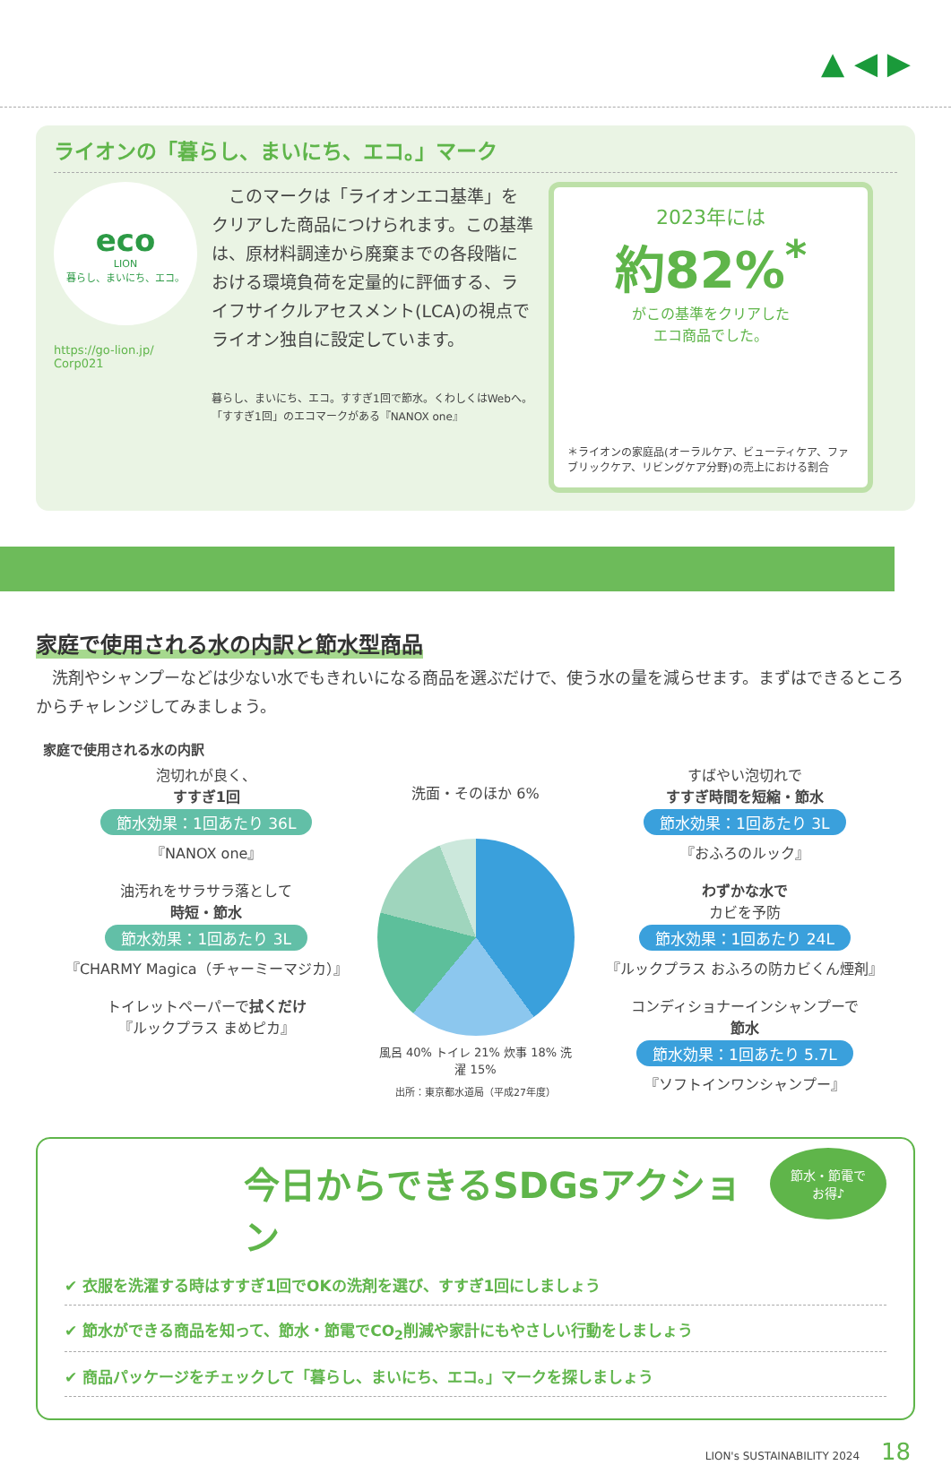▲ ◀ ▶
ライオンの「暮らし、まいにち、エコ。」マーク
eco
LION
暮らし、まいにち、エコ。
https://go-lion.jp/
Corp021
　このマークは「ライオンエコ基準」をクリアした商品につけられます。この基準は、原材料調達から廃棄までの各段階における環境負荷を定量的に評価する、ライフサイクルアセスメント(LCA)の視点でライオン独自に設定しています。
暮らし、まいにち、エコ。すすぎ1回で節水。くわしくはWebへ。
「すすぎ1回」のエコマークがある『NANOX one』
2023年には
約82%<sup>*</sup>
がこの基準をクリアした
エコ商品でした。
＊ライオンの家庭品(オーラルケア、ビューティケア、ファブリックケア、リビングケア分野)の売上における割合
家庭で使用される水の内訳と節水型商品
　洗剤やシャンプーなどは少ない水でもきれいになる商品を選ぶだけで、使う水の量を減らせます。まずはできるところからチャレンジしてみましょう。
家庭で使用される水の内訳
泡切れが良く、
すすぎ1回
節水効果：1回あたり 36L
『NANOX one』
油汚れをサラサラ落として
時短・節水
節水効果：1回あたり 3L
『CHARMY Magica（チャーミーマジカ）』
トイレットペーパーで拭くだけ
『ルックプラス まめピカ』
洗面・そのほか 6%
風呂 40% トイレ 21% 炊事 18% 洗濯 15%
出所：東京都水道局（平成27年度）
すばやい泡切れで
すすぎ時間を短縮・節水
節水効果：1回あたり 3L
『おふろのルック』
わずかな水で
カビを予防
節水効果：1回あたり 24L
『ルックプラス おふろの防カビくん煙剤』
コンディショナーインシャンプーで
節水
節水効果：1回あたり 5.7L
『ソフトインワンシャンプー』
節水・節電で
お得♪
今日からできるSDGsアクション
✔ 衣服を洗濯する時はすすぎ1回でOKの洗剤を選び、すすぎ1回にしましょう
✔ 節水ができる商品を知って、節水・節電でCO<sub>2</sub>削減や家計にもやさしい行動をしましょう
✔ 商品パッケージをチェックして「暮らし、まいにち、エコ。」マークを探しましょう
LION's SUSTAINABILITY 2024 18